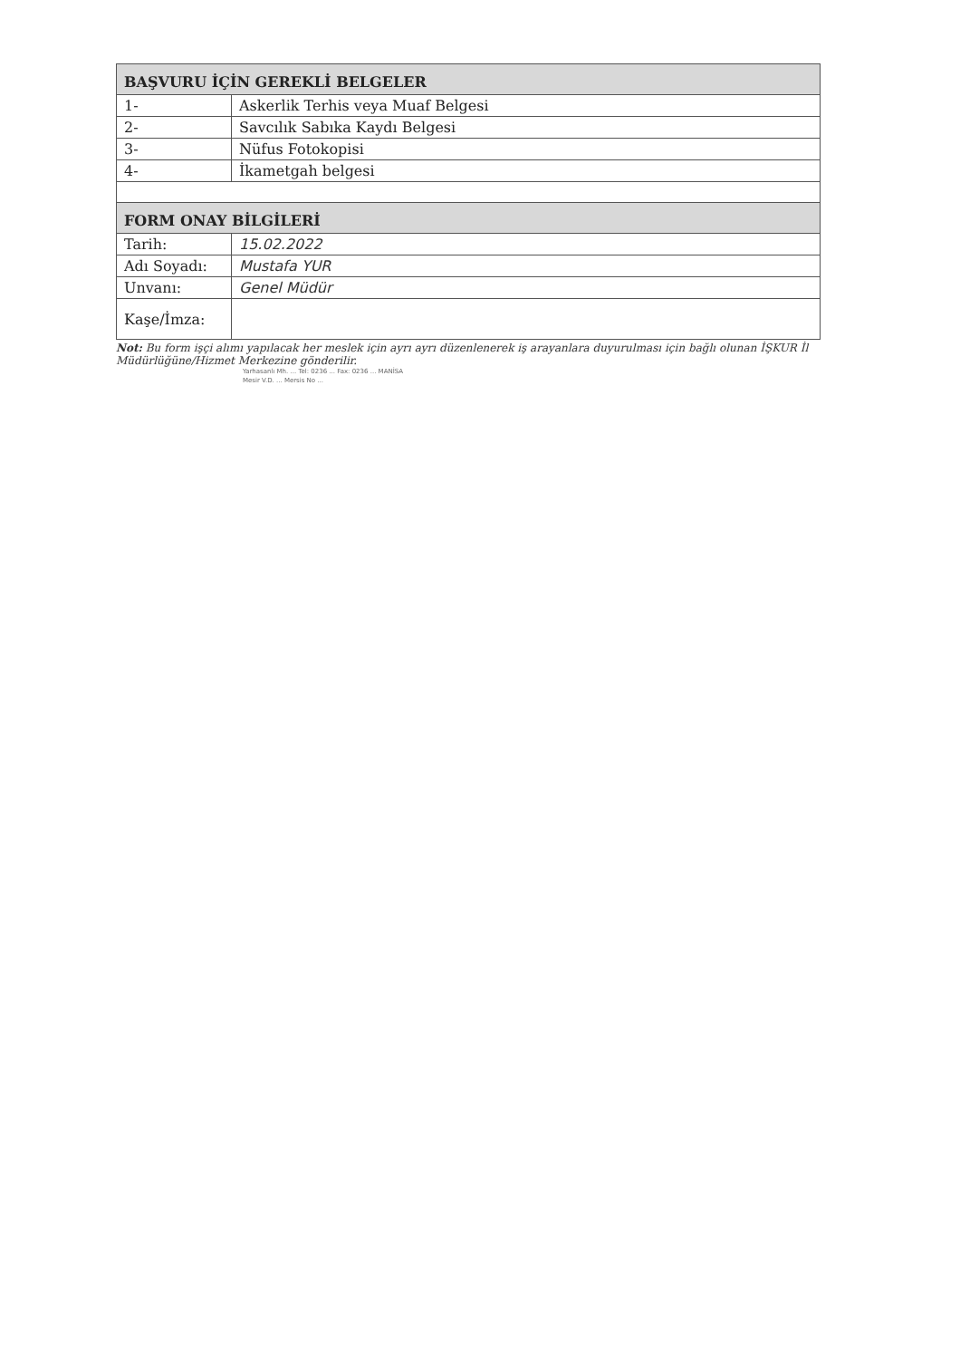| BAŞVURU İÇİN GEREKLİ BELGELER | |
| --- | --- |
| 1- | Askerlik Terhis veya Muaf Belgesi |
| 2- | Savcılık Sabıka Kaydı Belgesi |
| 3- | Nüfus Fotokopisi |
| 4- | İkametgah belgesi |
| FORM ONAY BİLGİLERİ | |
| Tarih: | 15.02.2022 |
| Adı Soyadı: | Mustafa YUR |
| Unvanı: | Genel Müdür |
| Kaşe/İmza: | |
Not: Bu form işçi alımı yapılacak her meslek için ayrı ayrı düzenlenerek iş arayanlara duyurulması için bağlı olunan İŞKUR İl Müdürlüğüne/Hizmet Merkezine gönderilir.
Yarhasanlı Mh. ... Tel: 0236 ... Fax: 0236 ... MANİSA
Mesir V.D. ... Mersis No ...